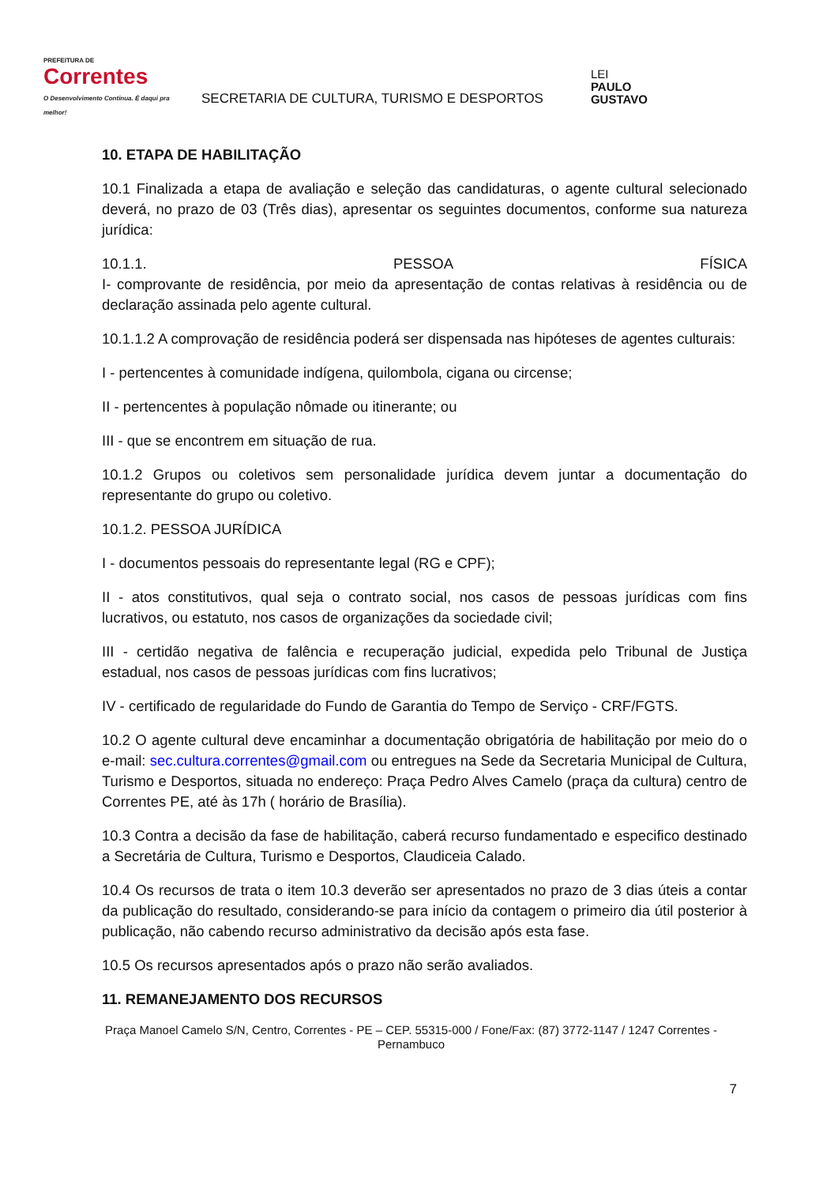PREFEITURA DE
Correntes
O Desenvolvimento Continua. É daqui pra melhor!
SECRETARIA DE CULTURA, TURISMO E DESPORTOS
LEI
PAULO
GUSTAVO
10. ETAPA DE HABILITAÇÃO
10.1 Finalizada a etapa de avaliação e seleção das candidaturas, o agente cultural selecionado deverá, no prazo de 03 (Três dias), apresentar os seguintes documentos, conforme sua natureza jurídica:
10.1.1. PESSOA FÍSICA
I- comprovante de residência, por meio da apresentação de contas relativas à residência ou de declaração assinada pelo agente cultural.
10.1.1.2 A comprovação de residência poderá ser dispensada nas hipóteses de agentes culturais:
I - pertencentes à comunidade indígena, quilombola, cigana ou circense;
II - pertencentes à população nômade ou itinerante; ou
III - que se encontrem em situação de rua.
10.1.2 Grupos ou coletivos sem personalidade jurídica devem juntar a documentação do representante do grupo ou coletivo.
10.1.2. PESSOA JURÍDICA
I - documentos pessoais do representante legal (RG e CPF);
II - atos constitutivos, qual seja o contrato social, nos casos de pessoas jurídicas com fins lucrativos, ou estatuto, nos casos de organizações da sociedade civil;
III - certidão negativa de falência e recuperação judicial, expedida pelo Tribunal de Justiça estadual, nos casos de pessoas jurídicas com fins lucrativos;
IV - certificado de regularidade do Fundo de Garantia do Tempo de Serviço - CRF/FGTS.
10.2 O agente cultural deve encaminhar a documentação obrigatória de habilitação por meio do o e-mail: sec.cultura.correntes@gmail.com ou entregues na Sede da Secretaria Municipal de Cultura, Turismo e Desportos, situada no endereço: Praça Pedro Alves Camelo (praça da cultura) centro de Correntes PE, até às 17h ( horário de Brasília).
10.3 Contra a decisão da fase de habilitação, caberá recurso fundamentado e especifico destinado a Secretária de Cultura, Turismo e Desportos, Claudiceia Calado.
10.4 Os recursos de trata o item 10.3 deverão ser apresentados no prazo de 3 dias úteis a contar da publicação do resultado, considerando-se para início da contagem o primeiro dia útil posterior à publicação, não cabendo recurso administrativo da decisão após esta fase.
10.5 Os recursos apresentados após o prazo não serão avaliados.
11. REMANEJAMENTO DOS RECURSOS
Praça Manoel Camelo S/N, Centro, Correntes - PE – CEP. 55315-000 / Fone/Fax: (87) 3772-1147 / 1247 Correntes - Pernambuco
7